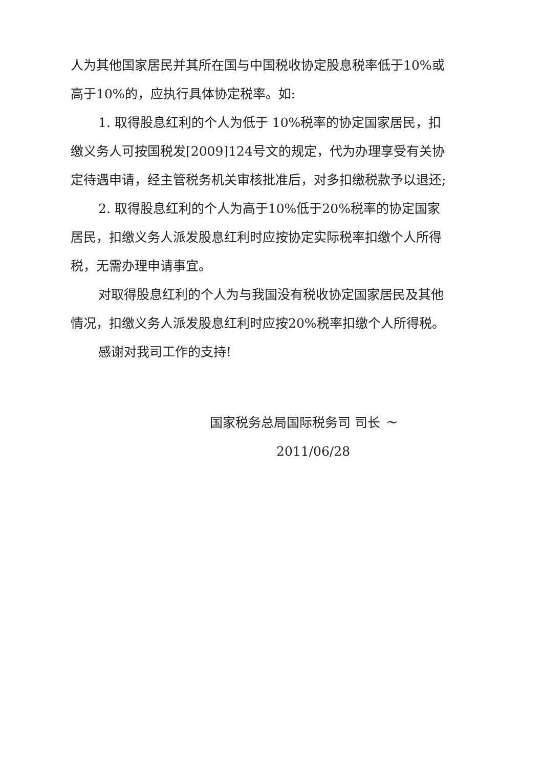人为其他国家居民并其所在国与中国税收协定股息税率低于10%或高于10%的，应执行具体协定税率。如:
1. 取得股息红利的个人为低于 10%税率的协定国家居民，扣缴义务人可按国税发[2009]124号文的规定，代为办理享受有关协定待遇申请，经主管税务机关审核批准后，对多扣缴税款予以退还;
2. 取得股息红利的个人为高于10%低于20%税率的协定国家居民，扣缴义务人派发股息红利时应按协定实际税率扣缴个人所得税，无需办理申请事宜。
对取得股息红利的个人为与我国没有税收协定国家居民及其他情况，扣缴义务人派发股息红利时应按20%税率扣缴个人所得税。
感谢对我司工作的支持!
国家税务总局国际税务司 司长 ~
2011/06/28